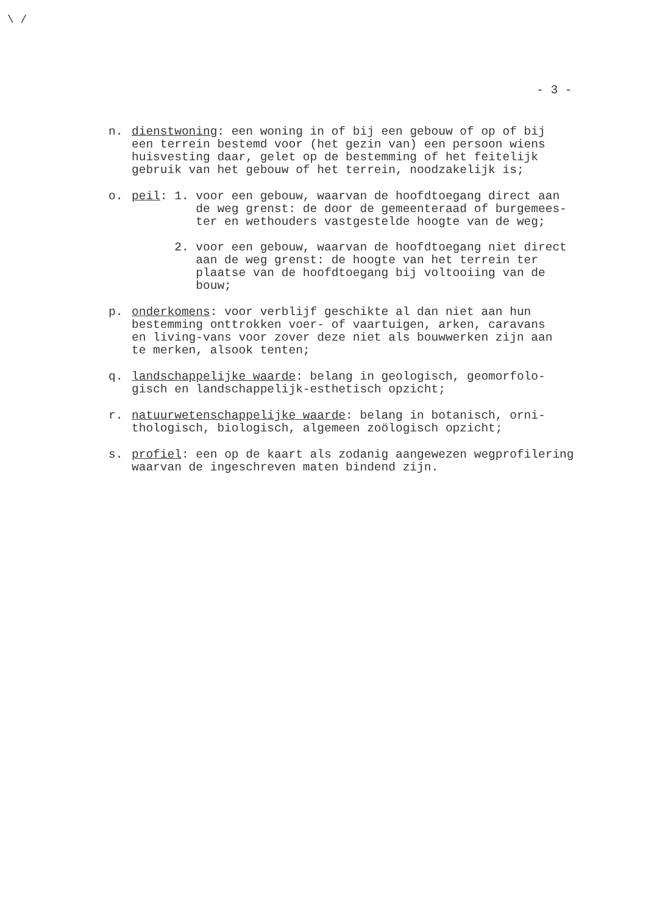\ /
- 3 -
n. dienstwoning: een woning in of bij een gebouw of op of bij een terrein bestemd voor (het gezin van) een persoon wiens huisvesting daar, gelet op de bestemming of het feitelijk gebruik van het gebouw of het terrein, noodzakelijk is;
o. peil: 1. voor een gebouw, waarvan de hoofdtoegang direct aan de weg grenst: de door de gemeenteraad of burgemees- ter en wethouders vastgestelde hoogte van de weg; 2. voor een gebouw, waarvan de hoofdtoegang niet direct aan de weg grenst: de hoogte van het terrein ter plaatse van de hoofdtoegang bij voltooiing van de bouw;
p. onderkomens: voor verblijf geschikte al dan niet aan hun bestemming onttrokken voer- of vaartuigen, arken, caravans en living-vans voor zover deze niet als bouwwerken zijn aan te merken, alsook tenten;
q. landschappelijke waarde: belang in geologisch, geomorfolo- gisch en landschappelijk-esthetisch opzicht;
r. natuurwetenschappelijke waarde: belang in botanisch, orni- thologisch, biologisch, algemeen zoölogisch opzicht;
s. profiel: een op de kaart als zodanig aangewezen wegprofilering waarvan de ingeschreven maten bindend zijn.